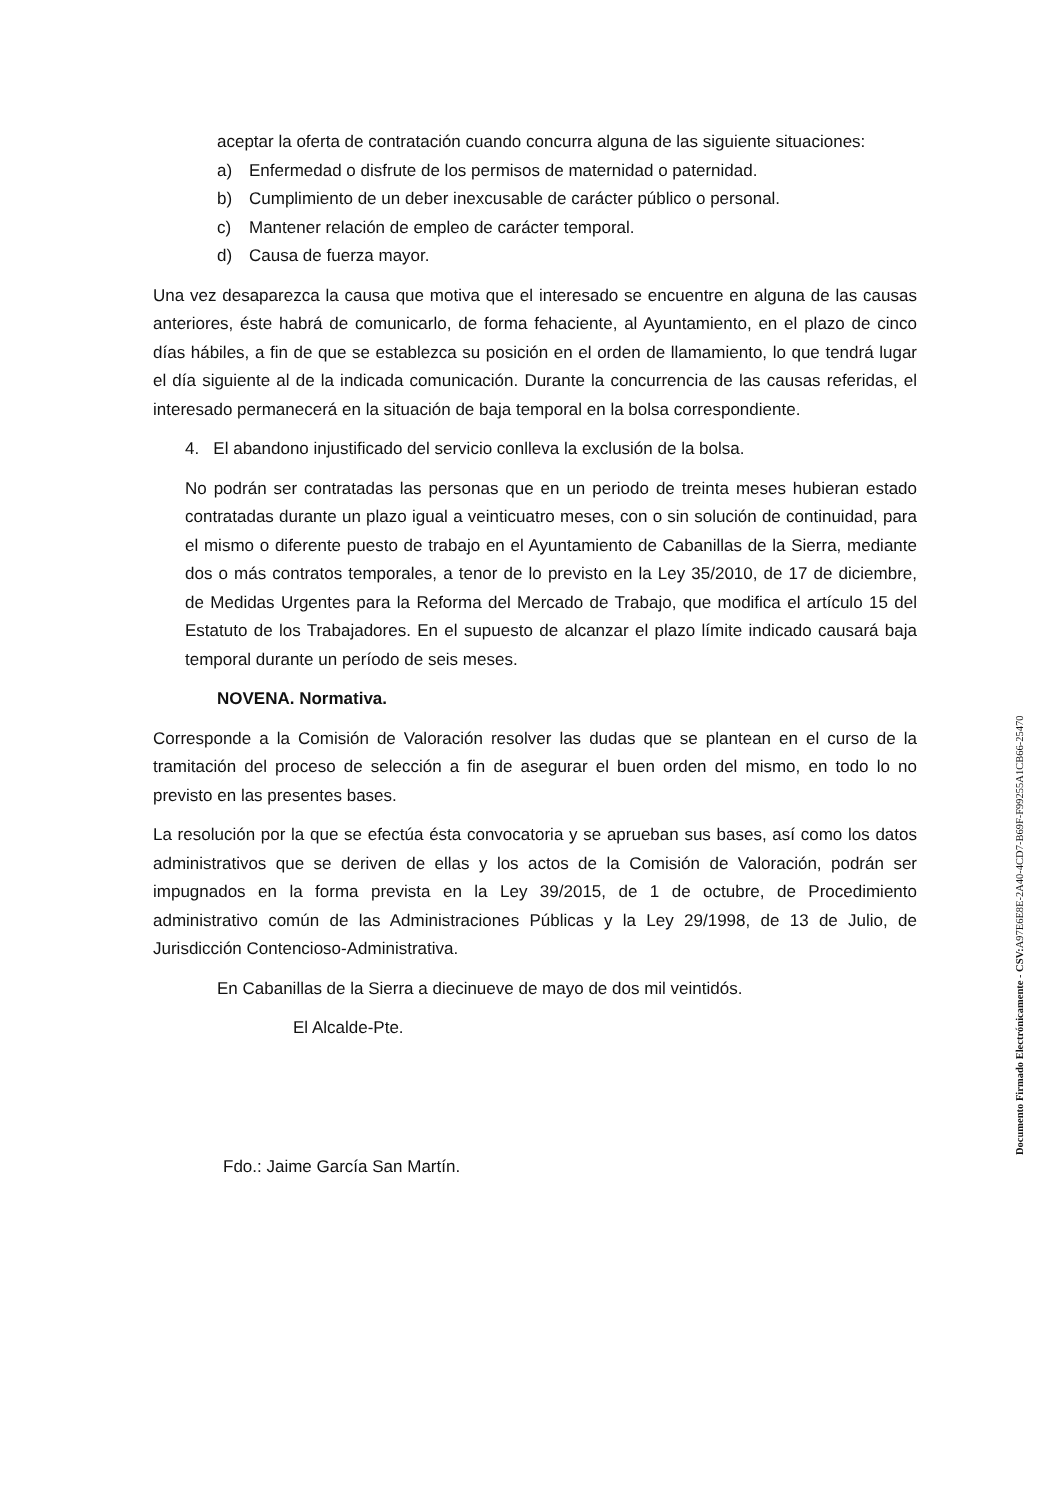aceptar la oferta de contratación cuando concurra alguna de las siguiente situaciones:
a) Enfermedad o disfrute de los permisos de maternidad o paternidad.
b) Cumplimiento de un deber inexcusable de carácter público o personal.
c) Mantener relación de empleo de carácter temporal.
d) Causa de fuerza mayor.
Una vez desaparezca la causa que motiva que el interesado se encuentre en alguna de las causas anteriores, éste habrá de comunicarlo, de forma fehaciente, al Ayuntamiento, en el plazo de cinco días hábiles, a fin de que se establezca su posición en el orden de llamamiento, lo que tendrá lugar el día siguiente al de la indicada comunicación. Durante la concurrencia de las causas referidas, el interesado permanecerá en la situación de baja temporal en la bolsa correspondiente.
4. El abandono injustificado del servicio conlleva la exclusión de la bolsa.
No podrán ser contratadas las personas que en un periodo de treinta meses hubieran estado contratadas durante un plazo igual a veinticuatro meses, con o sin solución de continuidad, para el mismo o diferente puesto de trabajo en el Ayuntamiento de Cabanillas de la Sierra, mediante dos o más contratos temporales, a tenor de lo previsto en la Ley 35/2010, de 17 de diciembre, de Medidas Urgentes para la Reforma del Mercado de Trabajo, que modifica el artículo 15 del Estatuto de los Trabajadores. En el supuesto de alcanzar el plazo límite indicado causará baja temporal durante un período de seis meses.
NOVENA. Normativa.
Corresponde a la Comisión de Valoración resolver las dudas que se plantean en el curso de la tramitación del proceso de selección a fin de asegurar el buen orden del mismo, en todo lo no previsto en las presentes bases.
La resolución por la que se efectúa ésta convocatoria y se aprueban sus bases, así como los datos administrativos que se deriven de ellas y los actos de la Comisión de Valoración, podrán ser impugnados en la forma prevista en la Ley 39/2015, de 1 de octubre, de Procedimiento administrativo común de las Administraciones Públicas y la Ley 29/1998, de 13 de Julio, de Jurisdicción Contencioso-Administrativa.
En Cabanillas de la Sierra a diecinueve de mayo de dos mil veintidós.
El Alcalde-Pte.
Fdo.: Jaime García San Martín.
Documento Firmado Electrónicamente - CSV: A97E6E8E-2A40-4CD7-B69F-F99255A1CB66-25470